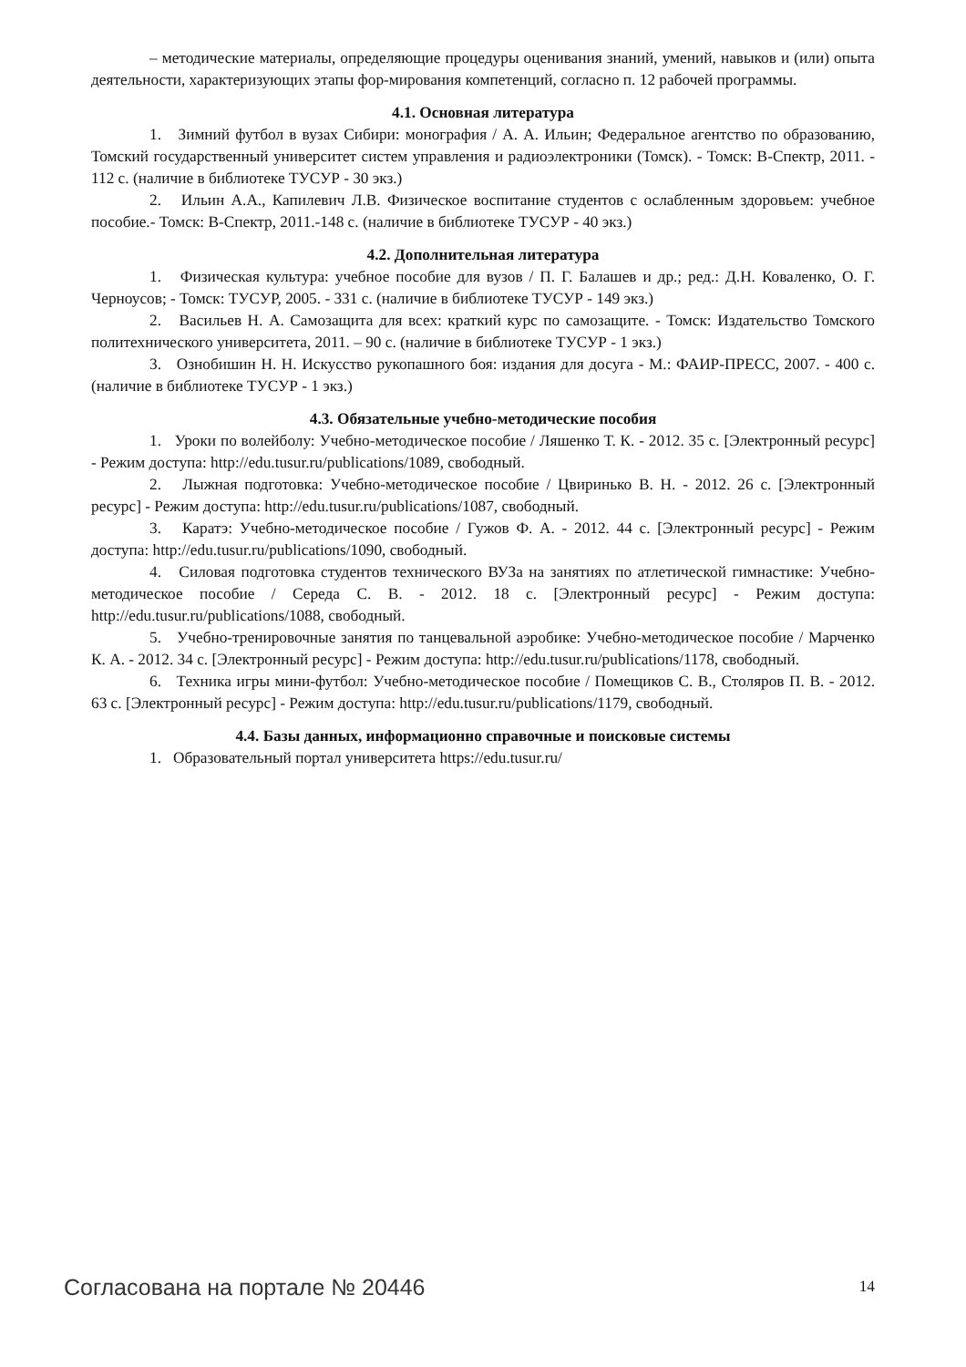– методические материалы, определяющие процедуры оценивания знаний, умений, навыков и (или) опыта деятельности, характеризующих этапы фор-мирования компетенций, согласно п. 12 рабочей программы.
4.1. Основная литература
1. Зимний футбол в вузах Сибири: монография / А. А. Ильин; Федеральное агентство по образованию, Томский государственный университет систем управления и радиоэлектроники (Томск). - Томск: В-Спектр, 2011. - 112 с. (наличие в библиотеке ТУСУР - 30 экз.)
2. Ильин А.А., Капилевич Л.В. Физическое воспитание студентов с ослабленным здоровьем: учебное пособие.- Томск: В-Спектр, 2011.-148 с. (наличие в библиотеке ТУСУР - 40 экз.)
4.2. Дополнительная литература
1. Физическая культура: учебное пособие для вузов / П. Г. Балашев и др.; ред.: Д.Н. Коваленко, О. Г. Черноусов; - Томск: ТУСУР, 2005. - 331 с. (наличие в библиотеке ТУСУР - 149 экз.)
2. Васильев Н. А. Самозащита для всех: краткий курс по самозащите. - Томск: Издательство Томского политехнического университета, 2011. – 90 с. (наличие в библиотеке ТУСУР - 1 экз.)
3. Ознобишин Н. Н. Искусство рукопашного боя: издания для досуга - М.: ФАИР-ПРЕСС, 2007. - 400 с. (наличие в библиотеке ТУСУР - 1 экз.)
4.3. Обязательные учебно-методические пособия
1. Уроки по волейболу: Учебно-методическое пособие / Ляшенко Т. К. - 2012. 35 с. [Электронный ресурс] - Режим доступа: http://edu.tusur.ru/publications/1089, свободный.
2. Лыжная подготовка: Учебно-методическое пособие / Цвиринько В. Н. - 2012. 26 с. [Электронный ресурс] - Режим доступа: http://edu.tusur.ru/publications/1087, свободный.
3. Каратэ: Учебно-методическое пособие / Гужов Ф. А. - 2012. 44 с. [Электронный ресурс] - Режим доступа: http://edu.tusur.ru/publications/1090, свободный.
4. Силовая подготовка студентов технического ВУЗа на занятиях по атлетической гимнастике: Учебно-методическое пособие / Середа С. В. - 2012. 18 с. [Электронный ресурс] - Режим доступа: http://edu.tusur.ru/publications/1088, свободный.
5. Учебно-тренировочные занятия по танцевальной аэробике: Учебно-методическое пособие / Марченко К. А. - 2012. 34 с. [Электронный ресурс] - Режим доступа: http://edu.tusur.ru/publications/1178, свободный.
6. Техника игры мини-футбол: Учебно-методическое пособие / Помещиков С. В., Столяров П. В. - 2012. 63 с. [Электронный ресурс] - Режим доступа: http://edu.tusur.ru/publications/1179, свободный.
4.4. Базы данных, информационно справочные и поисковые системы
1. Образовательный портал университета https://edu.tusur.ru/
Согласована на портале № 20446 14